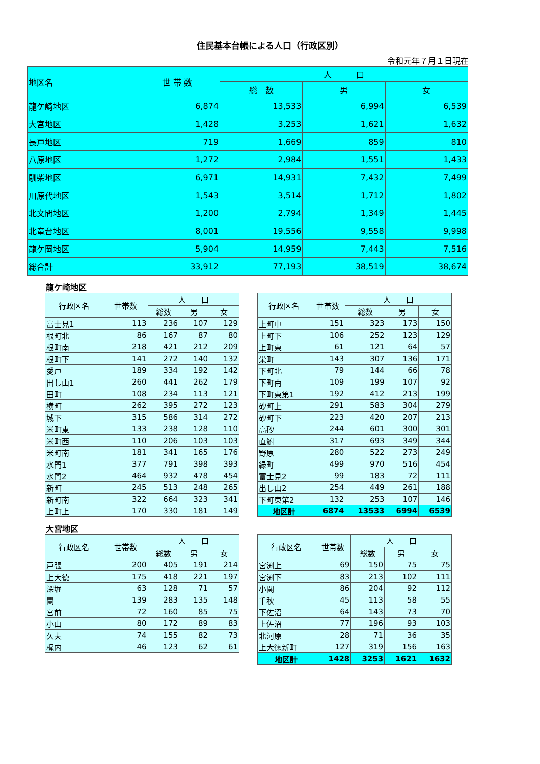住民基本台帳による人口（行政区別）
令和元年７月１日現在
| 地区名 | 世 帯 数 | 人 口 | | |
| --- | --- | --- | --- | --- |
| | | 総 数 | 男 | 女 |
| 龍ケ崎地区 | 6,874 | 13,533 | 6,994 | 6,539 |
| 大宮地区 | 1,428 | 3,253 | 1,621 | 1,632 |
| 長戸地区 | 719 | 1,669 | 859 | 810 |
| 八原地区 | 1,272 | 2,984 | 1,551 | 1,433 |
| 馴柴地区 | 6,971 | 14,931 | 7,432 | 7,499 |
| 川原代地区 | 1,543 | 3,514 | 1,712 | 1,802 |
| 北文間地区 | 1,200 | 2,794 | 1,349 | 1,445 |
| 北竜台地区 | 8,001 | 19,556 | 9,558 | 9,998 |
| 龍ケ岡地区 | 5,904 | 14,959 | 7,443 | 7,516 |
| 総合計 | 33,912 | 77,193 | 38,519 | 38,674 |
龍ケ崎地区
| 行政区名 | 世帯数 | 人 口 | | |
| --- | --- | --- | --- | --- |
| | | 総数 | 男 | 女 |
| 富士見1 | 113 | 236 | 107 | 129 |
| 根町北 | 86 | 167 | 87 | 80 |
| 根町南 | 218 | 421 | 212 | 209 |
| 根町下 | 141 | 272 | 140 | 132 |
| 愛戸 | 189 | 334 | 192 | 142 |
| 出し山1 | 260 | 441 | 262 | 179 |
| 田町 | 108 | 234 | 113 | 121 |
| 横町 | 262 | 395 | 272 | 123 |
| 城下 | 315 | 586 | 314 | 272 |
| 米町東 | 133 | 238 | 128 | 110 |
| 米町西 | 110 | 206 | 103 | 103 |
| 米町南 | 181 | 341 | 165 | 176 |
| 水門1 | 377 | 791 | 398 | 393 |
| 水門2 | 464 | 932 | 478 | 454 |
| 新町 | 245 | 513 | 248 | 265 |
| 新町南 | 322 | 664 | 323 | 341 |
| 上町上 | 170 | 330 | 181 | 149 |
| 行政区名 | 世帯数 | 人 口 | | |
| --- | --- | --- | --- | --- |
| | | 総数 | 男 | 女 |
| 上町中 | 151 | 323 | 173 | 150 |
| 上町下 | 106 | 252 | 123 | 129 |
| 上町東 | 61 | 121 | 64 | 57 |
| 栄町 | 143 | 307 | 136 | 171 |
| 下町北 | 79 | 144 | 66 | 78 |
| 下町南 | 109 | 199 | 107 | 92 |
| 下町東第1 | 192 | 412 | 213 | 199 |
| 砂町上 | 291 | 583 | 304 | 279 |
| 砂町下 | 223 | 420 | 207 | 213 |
| 高砂 | 244 | 601 | 300 | 301 |
| 直鮒 | 317 | 693 | 349 | 344 |
| 野原 | 280 | 522 | 273 | 249 |
| 緑町 | 499 | 970 | 516 | 454 |
| 富士見2 | 99 | 183 | 72 | 111 |
| 出し山2 | 254 | 449 | 261 | 188 |
| 下町東第2 | 132 | 253 | 107 | 146 |
| 地区計 | 6874 | 13533 | 6994 | 6539 |
大宮地区
| 行政区名 | 世帯数 | 人 口 | | |
| --- | --- | --- | --- | --- |
| | | 総数 | 男 | 女 |
| 戸張 | 200 | 405 | 191 | 214 |
| 上大徳 | 175 | 418 | 221 | 197 |
| 深堀 | 63 | 128 | 71 | 57 |
| 関 | 139 | 283 | 135 | 148 |
| 宮前 | 72 | 160 | 85 | 75 |
| 小山 | 80 | 172 | 89 | 83 |
| 久夫 | 74 | 155 | 82 | 73 |
| 梶内 | 46 | 123 | 62 | 61 |
| 行政区名 | 世帯数 | 人 口 | | |
| --- | --- | --- | --- | --- |
| | | 総数 | 男 | 女 |
| 宮渕上 | 69 | 150 | 75 | 75 |
| 宮渕下 | 83 | 213 | 102 | 111 |
| 小関 | 86 | 204 | 92 | 112 |
| 千秋 | 45 | 113 | 58 | 55 |
| 下佐沼 | 64 | 143 | 73 | 70 |
| 上佐沼 | 77 | 196 | 93 | 103 |
| 北河原 | 28 | 71 | 36 | 35 |
| 上大徳新町 | 127 | 319 | 156 | 163 |
| 地区計 | 1428 | 3253 | 1621 | 1632 |